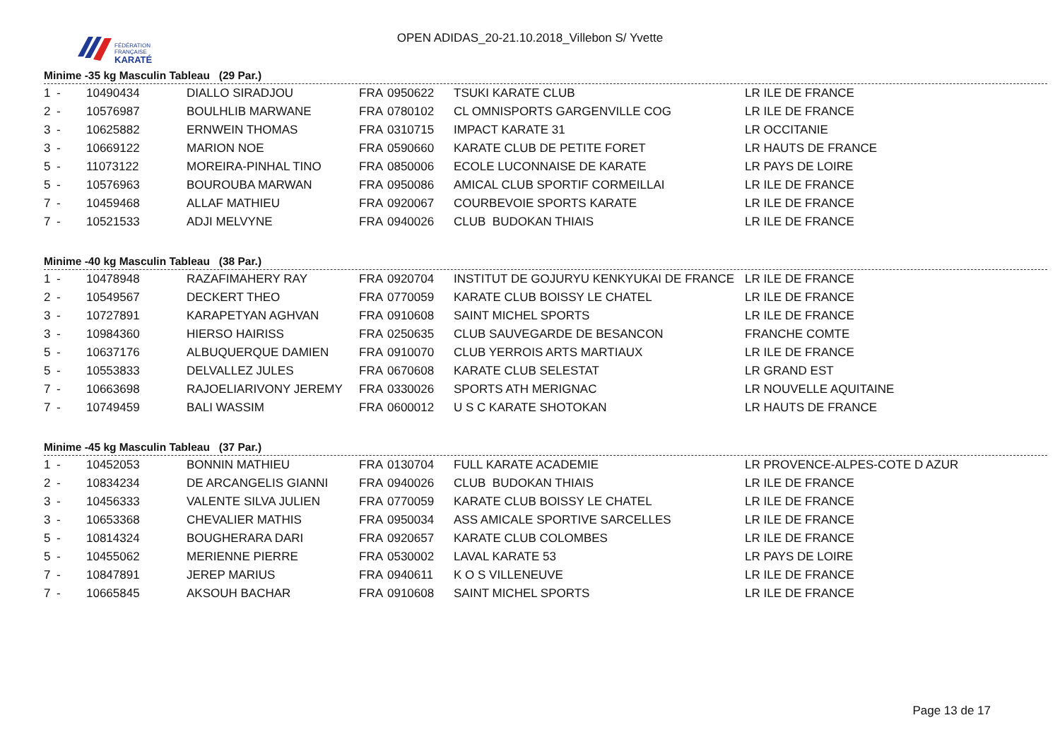FÉDÉRATION
FRANÇAISE
KARATÉ
OPEN ADIDAS_20-21.10.2018_Villebon S/ Yvette
Minime -35 kg Masculin Tableau (29 Par.)
| 1 | - | 10490434 | DIALLO SIRADJOU | FRA | 0950622 | TSUKI KARATE CLUB | LR ILE DE FRANCE |
| 2 | - | 10576987 | BOULHLIB MARWANE | FRA | 0780102 | CL OMNISPORTS GARGENVILLE COG | LR ILE DE FRANCE |
| 3 | - | 10625882 | ERNWEIN THOMAS | FRA | 0310715 | IMPACT KARATE 31 | LR OCCITANIE |
| 3 | - | 10669122 | MARION NOE | FRA | 0590660 | KARATE CLUB DE PETITE FORET | LR HAUTS DE FRANCE |
| 5 | - | 11073122 | MOREIRA-PINHAL TINO | FRA | 0850006 | ECOLE LUCONNAISE DE KARATE | LR PAYS DE LOIRE |
| 5 | - | 10576963 | BOUROUBA MARWAN | FRA | 0950086 | AMICAL CLUB SPORTIF CORMEILLAI | LR ILE DE FRANCE |
| 7 | - | 10459468 | ALLAF MATHIEU | FRA | 0920067 | COURBEVOIE SPORTS KARATE | LR ILE DE FRANCE |
| 7 | - | 10521533 | ADJI MELVYNE | FRA | 0940026 | CLUB BUDOKAN THIAIS | LR ILE DE FRANCE |
Minime -40 kg Masculin Tableau (38 Par.)
| 1 | - | 10478948 | RAZAFIMAHERY RAY | FRA | 0920704 | INSTITUT DE GOJURYU KENKYUKAI DE FRANCE | LR ILE DE FRANCE |
| 2 | - | 10549567 | DECKERT THEO | FRA | 0770059 | KARATE CLUB BOISSY LE CHATEL | LR ILE DE FRANCE |
| 3 | - | 10727891 | KARAPETYAN AGHVAN | FRA | 0910608 | SAINT MICHEL SPORTS | LR ILE DE FRANCE |
| 3 | - | 10984360 | HIERSO HAIRISS | FRA | 0250635 | CLUB SAUVEGARDE DE BESANCON | FRANCHE COMTE |
| 5 | - | 10637176 | ALBUQUERQUE DAMIEN | FRA | 0910070 | CLUB YERROIS ARTS MARTIAUX | LR ILE DE FRANCE |
| 5 | - | 10553833 | DELVALLEZ JULES | FRA | 0670608 | KARATE CLUB SELESTAT | LR GRAND EST |
| 7 | - | 10663698 | RAJOELIARIVONY JEREMY | FRA | 0330026 | SPORTS ATH MERIGNAC | LR NOUVELLE AQUITAINE |
| 7 | - | 10749459 | BALI WASSIM | FRA | 0600012 | U S C KARATE SHOTOKAN | LR HAUTS DE FRANCE |
Minime -45 kg Masculin Tableau (37 Par.)
| 1 | - | 10452053 | BONNIN MATHIEU | FRA | 0130704 | FULL KARATE ACADEMIE | LR PROVENCE-ALPES-COTE D AZUR |
| 2 | - | 10834234 | DE ARCANGELIS GIANNI | FRA | 0940026 | CLUB BUDOKAN THIAIS | LR ILE DE FRANCE |
| 3 | - | 10456333 | VALENTE SILVA JULIEN | FRA | 0770059 | KARATE CLUB BOISSY LE CHATEL | LR ILE DE FRANCE |
| 3 | - | 10653368 | CHEVALIER MATHIS | FRA | 0950034 | ASS AMICALE SPORTIVE SARCELLES | LR ILE DE FRANCE |
| 5 | - | 10814324 | BOUGHERARA DARI | FRA | 0920657 | KARATE CLUB COLOMBES | LR ILE DE FRANCE |
| 5 | - | 10455062 | MERIENNE PIERRE | FRA | 0530002 | LAVAL KARATE 53 | LR PAYS DE LOIRE |
| 7 | - | 10847891 | JEREP MARIUS | FRA | 0940611 | K O S VILLENEUVE | LR ILE DE FRANCE |
| 7 | - | 10665845 | AKSOUH BACHAR | FRA | 0910608 | SAINT MICHEL SPORTS | LR ILE DE FRANCE |
Page 13 de 17